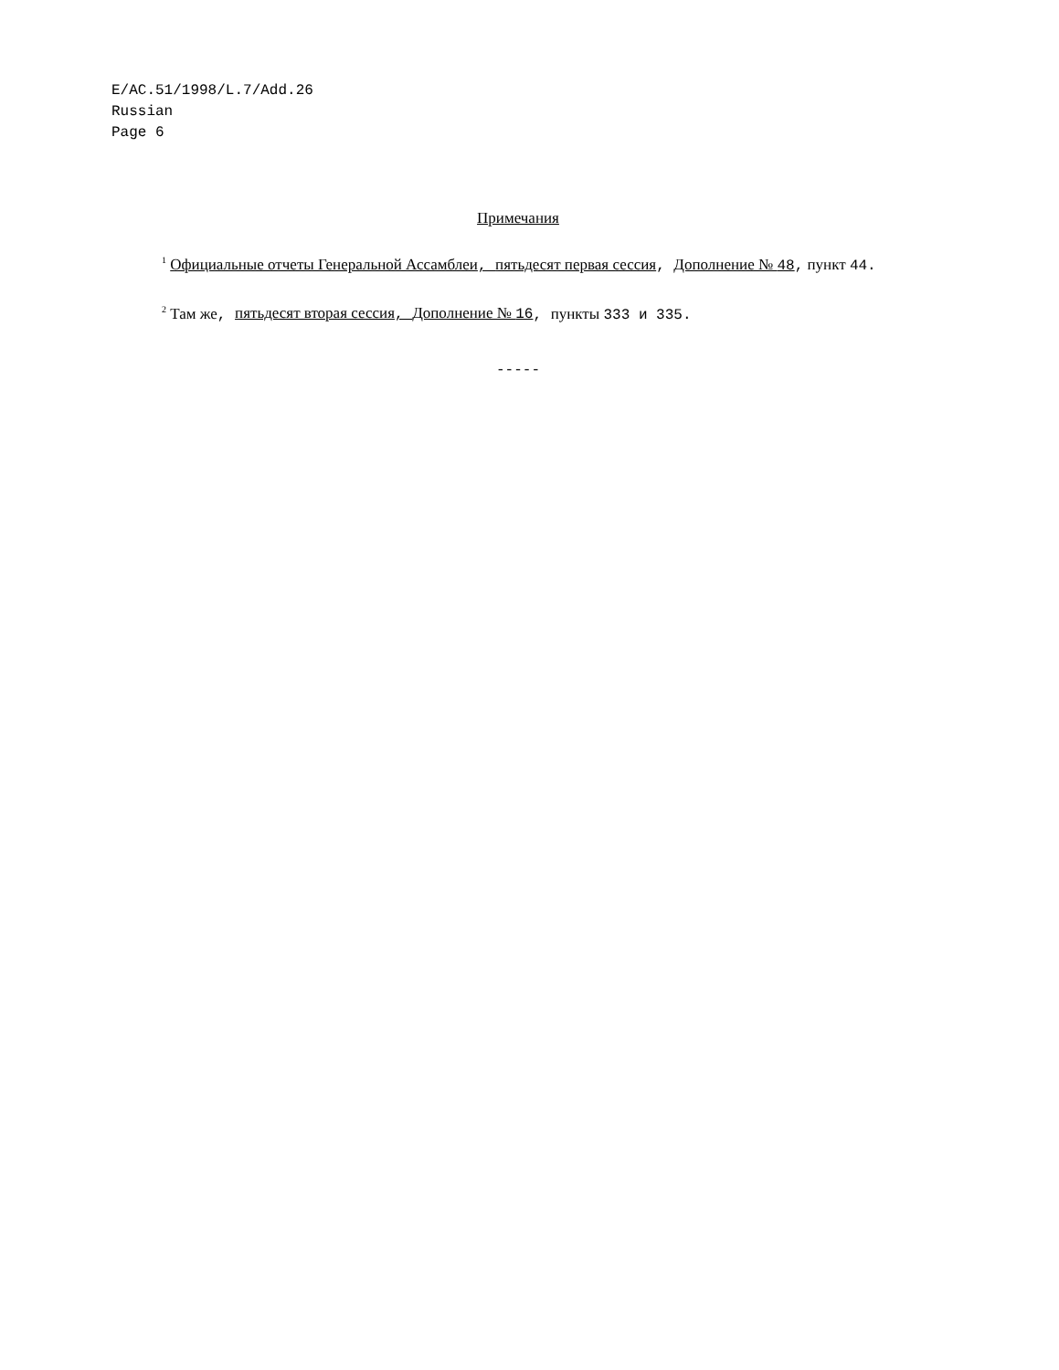E/AC.51/1998/L.7/Add.26
Russian
Page 6
Примечания
<sup>1</sup> Официальные отчеты Генеральной Ассамблеи, пятьдесят первая сессия, Дополнение № 48, пункт 44.
<sup>2</sup> Там же, пятьдесят вторая сессия, Дополнение № 16, пункты 333 и 335.
-----